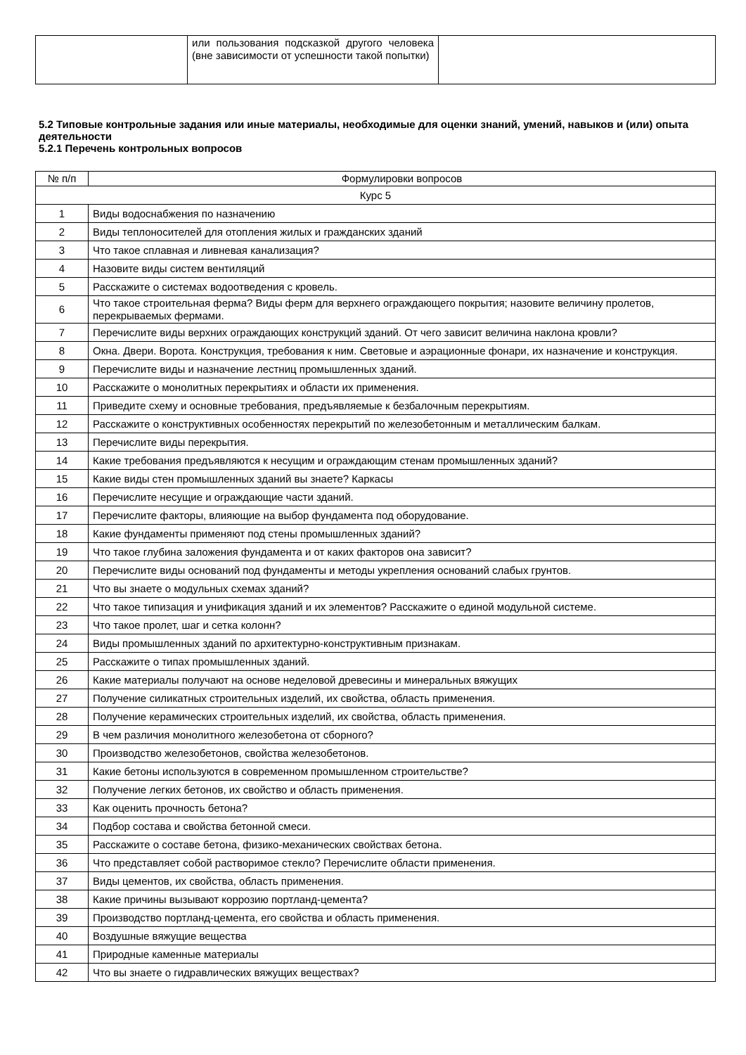| | или пользования подсказкой другого человека (вне зависимости от успешности такой попытки) | |
5.2 Типовые контрольные задания или иные материалы, необходимые для оценки знаний, умений, навыков и (или) опыта деятельности
5.2.1 Перечень контрольных вопросов
| № п/п | Формулировки вопросов |
| --- | --- |
| Курс 5 | |
| 1 | Виды водоснабжения по назначению |
| 2 | Виды теплоносителей для отопления жилых и гражданских зданий |
| 3 | Что такое сплавная и ливневая канализация? |
| 4 | Назовите виды систем вентиляций |
| 5 | Расскажите о системах водоотведения с кровель. |
| 6 | Что такое строительная ферма? Виды ферм для верхнего ограждающего покрытия; назовите величину пролетов, перекрываемых фермами. |
| 7 | Перечислите виды верхних ограждающих конструкций зданий. От чего зависит величина наклона кровли? |
| 8 | Окна. Двери. Ворота. Конструкция, требования к ним. Световые и аэрационные фонари, их назначение и конструкция. |
| 9 | Перечислите виды и назначение лестниц промышленных зданий. |
| 10 | Расскажите о монолитных перекрытиях и области их применения. |
| 11 | Приведите схему и основные требования, предъявляемые к безбалочным перекрытиям. |
| 12 | Расскажите о конструктивных особенностях перекрытий по железобетонным и металлическим балкам. |
| 13 | Перечислите виды перекрытия. |
| 14 | Какие требования предъявляются к несущим и ограждающим стенам промышленных зданий? |
| 15 | Какие виды стен промышленных зданий вы знаете? Каркасы |
| 16 | Перечислите несущие и ограждающие части зданий. |
| 17 | Перечислите факторы, влияющие на выбор фундамента под оборудование. |
| 18 | Какие фундаменты применяют под стены промышленных зданий? |
| 19 | Что такое глубина заложения фундамента и от каких факторов она зависит? |
| 20 | Перечислите виды оснований под фундаменты и методы укрепления оснований слабых грунтов. |
| 21 | Что вы знаете о модульных схемах зданий? |
| 22 | Что такое типизация и унификация зданий и их элементов? Расскажите о единой модульной системе. |
| 23 | Что такое пролет, шаг и сетка колонн? |
| 24 | Виды промышленных зданий по архитектурно-конструктивным признакам. |
| 25 | Расскажите о типах промышленных зданий. |
| 26 | Какие материалы получают на основе неделовой древесины и минеральных вяжущих |
| 27 | Получение силикатных строительных изделий, их свойства, область применения. |
| 28 | Получение керамических строительных изделий, их свойства, область применения. |
| 29 | В чем различия монолитного железобетона от сборного? |
| 30 | Производство железобетонов, свойства железобетонов. |
| 31 | Какие бетоны используются в современном промышленном строительстве? |
| 32 | Получение легких бетонов, их свойство и область применения. |
| 33 | Как оценить прочность бетона? |
| 34 | Подбор состава и свойства бетонной смеси. |
| 35 | Расскажите о составе бетона, физико-механических свойствах бетона. |
| 36 | Что представляет собой растворимое стекло? Перечислите области применения. |
| 37 | Виды цементов, их свойства, область применения. |
| 38 | Какие причины вызывают коррозию портланд-цемента? |
| 39 | Производство портланд-цемента, его свойства и область применения. |
| 40 | Воздушные вяжущие вещества |
| 41 | Природные каменные материалы |
| 42 | Что вы знаете о гидравлических вяжущих веществах? |